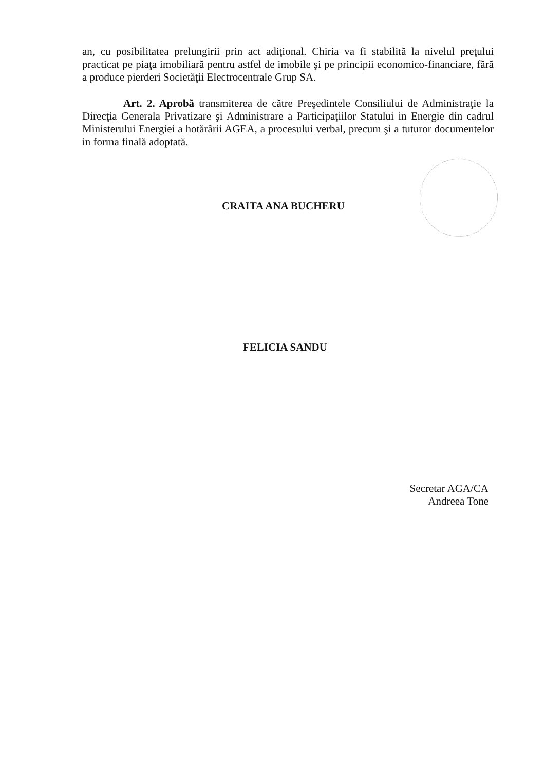an, cu posibilitatea prelungirii prin act adiţional. Chiria va fi stabilită la nivelul preţului practicat pe piaţa imobiliară pentru astfel de imobile şi pe principii economico-financiare, fără a produce pierderi Societăţii Electrocentrale Grup SA.
Art. 2. Aprobă transmiterea de către Preşedintele Consiliului de Administraţie la Direcţia Generala Privatizare şi Administrare a Participaţiilor Statului in Energie din cadrul Ministerului Energiei a hotărârii AGEA, a procesului verbal, precum şi a tuturor documentelor in forma finală adoptată.
CRAITA ANA BUCHERU
FELICIA SANDU
Secretar AGA/CA
Andreea Tone